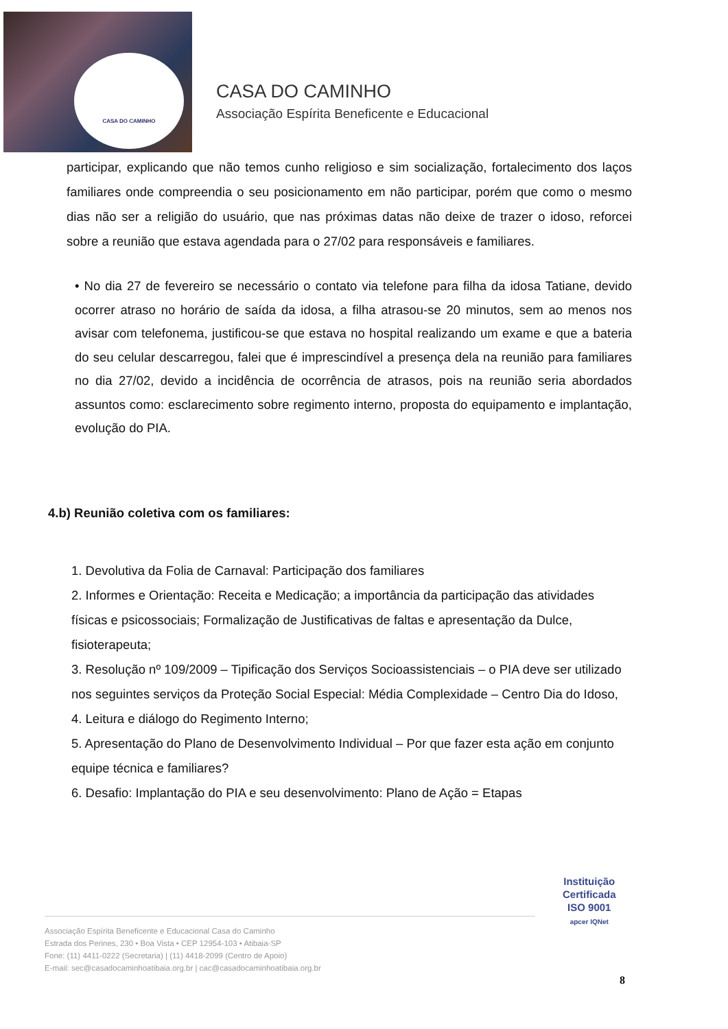CASA DO CAMINHO
CASA DO CAMINHO
Associação Espírita Beneficente e Educacional
participar, explicando que não temos cunho religioso e sim socialização, fortalecimento dos laços familiares onde compreendia o seu posicionamento em não participar, porém que como o mesmo dias não ser a religião do usuário, que nas próximas datas não deixe de trazer o idoso, reforcei sobre a reunião que estava agendada para o 27/02 para responsáveis e familiares.
• No dia 27 de fevereiro se necessário o contato via telefone para filha da idosa Tatiane, devido ocorrer atraso no horário de saída da idosa, a filha atrasou-se 20 minutos, sem ao menos nos avisar com telefonema, justificou-se que estava no hospital realizando um exame e que a bateria do seu celular descarregou, falei que é imprescindível a presença dela na reunião para familiares no dia 27/02, devido a incidência de ocorrência de atrasos, pois na reunião seria abordados assuntos como: esclarecimento sobre regimento interno, proposta do equipamento e implantação, evolução do PIA.
4.b) Reunião coletiva com os familiares:
1. Devolutiva da Folia de Carnaval: Participação dos familiares
2. Informes e Orientação: Receita e Medicação; a importância da participação das atividades físicas e psicossociais; Formalização de Justificativas de faltas e apresentação da Dulce, fisioterapeuta;
3. Resolução nº 109/2009 – Tipificação dos Serviços Socioassistenciais – o PIA deve ser utilizado nos seguintes serviços da Proteção Social Especial: Média Complexidade – Centro Dia do Idoso,
4. Leitura e diálogo do Regimento Interno;
5. Apresentação do Plano de Desenvolvimento Individual – Por que fazer esta ação em conjunto equipe técnica e familiares?
6. Desafio: Implantação do PIA e seu desenvolvimento: Plano de Ação = Etapas
Instituição
Certificada
ISO 9001
apcer IQNet
Associação Espírita Beneficente e Educacional Casa do Caminho
Estrada dos Perines, 230 • Boa Vista • CEP 12954-103 • Atibaia-SP
Fone: (11) 4411-0222 (Secretaria) | (11) 4418-2099 (Centro de Apoio)
E-mail: sec@casadocaminhoatibaia.org.br | cac@casadocaminhoatibaia.org.br
8